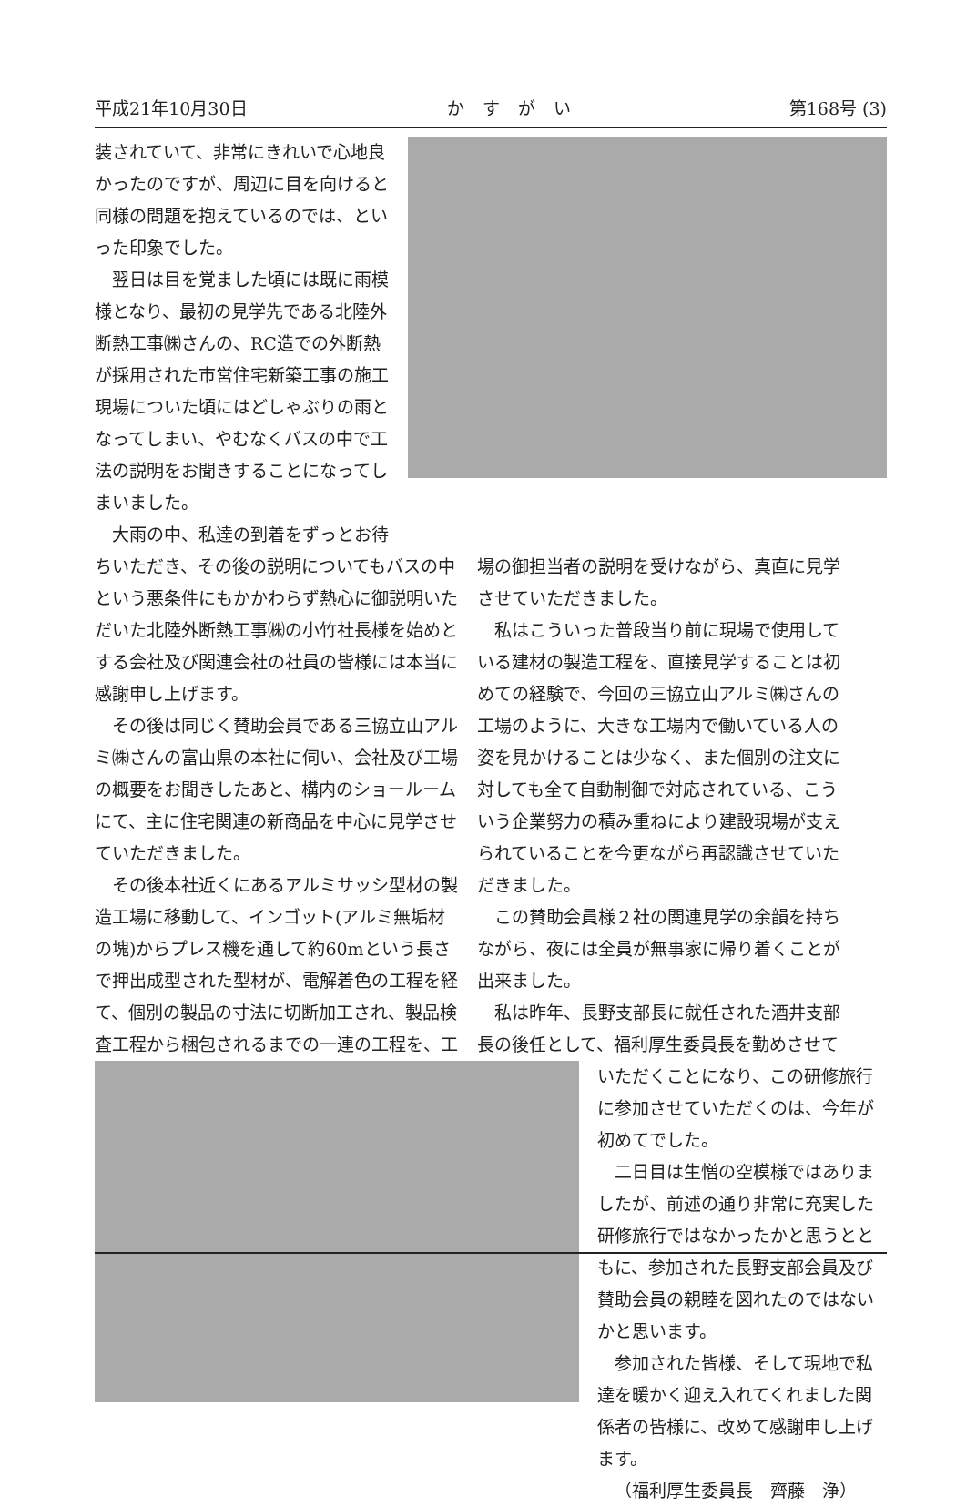平成21年10月30日 かすがい 第168号 (3)
装されていて、非常にきれいで心地良かったのですが、周辺に目を向けると同様の問題を抱えているのでは、といった印象でした。
翌日は目を覚ました頃には既に雨模様となり、最初の見学先である北陸外断熱工事㈱さんの、RC造での外断熱が採用された市営住宅新築工事の施工現場についた頃にはどしゃぶりの雨となってしまい、やむなくバスの中で工法の説明をお聞きすることになってしまいました。
大雨の中、私達の到着をずっとお待
ちいただき、その後の説明についてもバスの中という悪条件にもかかわらず熱心に御説明いただいた北陸外断熱工事㈱の小竹社長様を始めとする会社及び関連会社の社員の皆様には本当に感謝申し上げます。
その後は同じく賛助会員である三協立山アルミ㈱さんの富山県の本社に伺い、会社及び工場の概要をお聞きしたあと、構内のショールームにて、主に住宅関連の新商品を中心に見学させていただきました。
その後本社近くにあるアルミサッシ型材の製造工場に移動して、インゴット(アルミ無垢材の塊)からプレス機を通して約60mという長さで押出成型された型材が、電解着色の工程を経て、個別の製品の寸法に切断加工され、製品検査工程から梱包されるまでの一連の工程を、工
場の御担当者の説明を受けながら、真直に見学させていただきました。
私はこういった普段当り前に現場で使用している建材の製造工程を、直接見学することは初めての経験で、今回の三協立山アルミ㈱さんの工場のように、大きな工場内で働いている人の姿を見かけることは少なく、また個別の注文に対しても全て自動制御で対応されている、こういう企業努力の積み重ねにより建設現場が支えられていることを今更ながら再認識させていただきました。
この賛助会員様２社の関連見学の余韻を持ちながら、夜には全員が無事家に帰り着くことが出来ました。
私は昨年、長野支部長に就任された酒井支部長の後任として、福利厚生委員長を勤めさせて
いただくことになり、この研修旅行に参加させていただくのは、今年が初めてでした。
二日目は生憎の空模様ではありましたが、前述の通り非常に充実した研修旅行ではなかったかと思うとともに、参加された長野支部会員及び賛助会員の親睦を図れたのではないかと思います。
参加された皆様、そして現地で私達を暖かく迎え入れてくれました関係者の皆様に、改めて感謝申し上げます。
（福利厚生委員長　齊藤　浄）